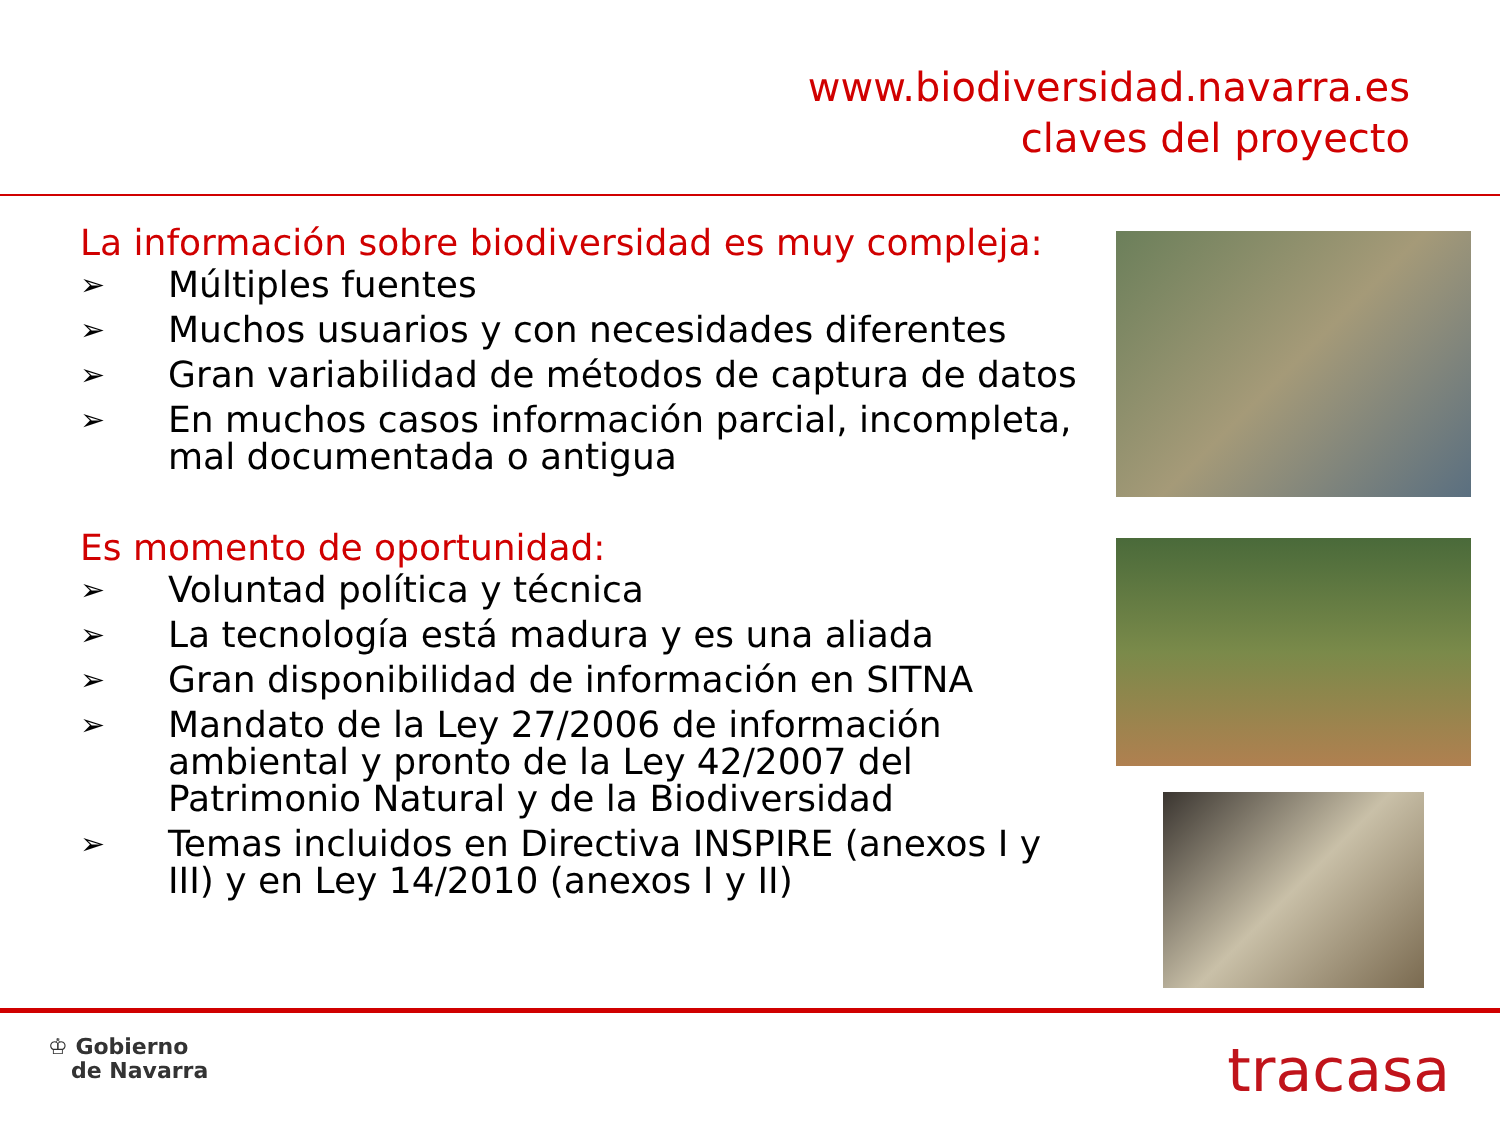www.biodiversidad.navarra.es
claves del proyecto
La información sobre biodiversidad es muy compleja:
➢ Múltiples fuentes
➢ Muchos usuarios y con necesidades diferentes
➢ Gran variabilidad de métodos de captura de datos
➢ En muchos casos información parcial, incompleta, mal documentada o antigua
Es momento de oportunidad:
➢ Voluntad política y técnica
➢ La tecnología está madura y es una aliada
➢ Gran disponibilidad de información en SITNA
➢ Mandato de la Ley 27/2006 de información ambiental y pronto de la Ley 42/2007 del Patrimonio Natural y de la Biodiversidad
➢ Temas incluidos en Directiva INSPIRE (anexos I y III) y en Ley 14/2010 (anexos I y II)
♔ Gobierno
de Navarra
tracasa